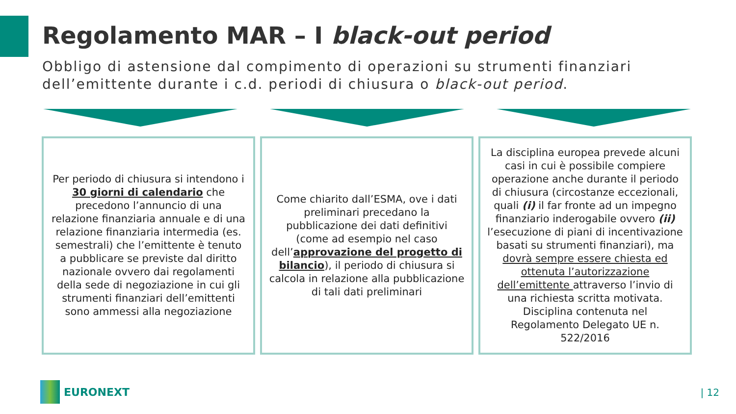Regolamento MAR – I black-out period
Obbligo di astensione dal compimento di operazioni su strumenti finanziari dell’emittente durante i c.d. periodi di chiusura o black-out period.
Per periodo di chiusura si intendono i 30 giorni di calendario che precedono l’annuncio di una relazione finanziaria annuale e di una relazione finanziaria intermedia (es. semestrali) che l’emittente è tenuto a pubblicare se previste dal diritto nazionale ovvero dai regolamenti della sede di negoziazione in cui gli strumenti finanziari dell’emittenti sono ammessi alla negoziazione
Come chiarito dall’ESMA, ove i dati preliminari precedano la pubblicazione dei dati definitivi (come ad esempio nel caso dell’approvazione del progetto di bilancio), il periodo di chiusura si calcola in relazione alla pubblicazione di tali dati preliminari
La disciplina europea prevede alcuni casi in cui è possibile compiere operazione anche durante il periodo di chiusura (circostanze eccezionali, quali (i) il far fronte ad un impegno finanziario inderogabile ovvero (ii) l’esecuzione di piani di incentivazione basati su strumenti finanziari), ma dovrà sempre essere chiesta ed ottenuta l’autorizzazione dell’emittente attraverso l’invio di una richiesta scritta motivata. Disciplina contenuta nel Regolamento Delegato UE n. 522/2016
EURONEXT | 12